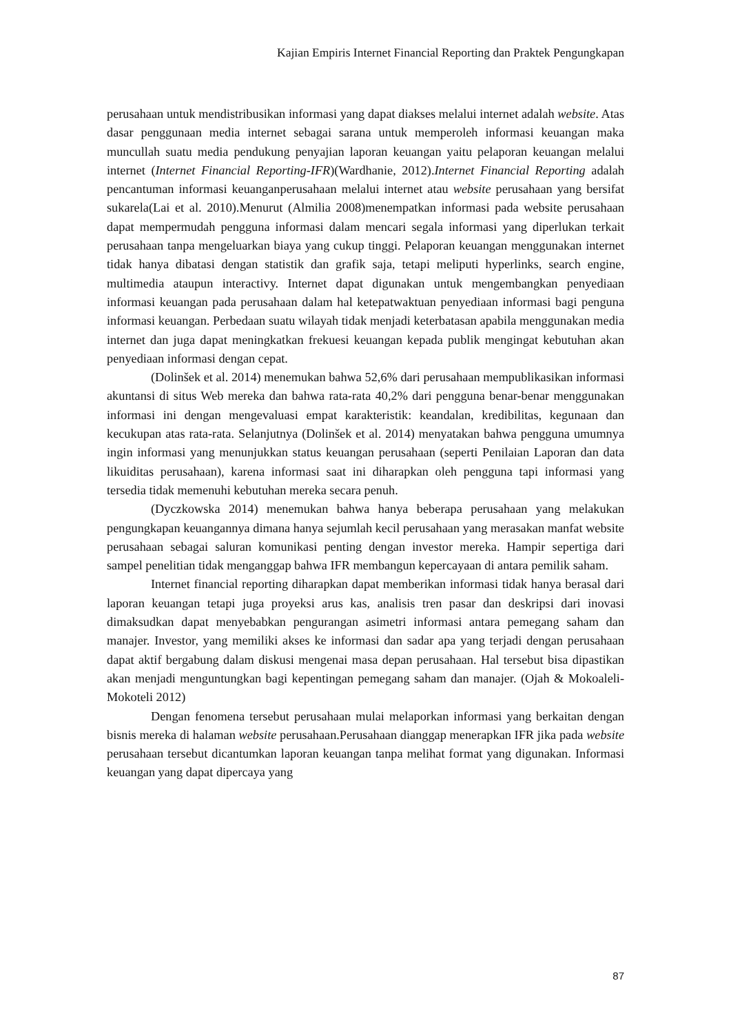Kajian Empiris Internet Financial Reporting dan Praktek Pengungkapan
perusahaan untuk mendistribusikan informasi yang dapat diakses melalui internet adalah website. Atas dasar penggunaan media internet sebagai sarana untuk memperoleh informasi keuangan maka muncullah suatu media pendukung penyajian laporan keuangan yaitu pelaporan keuangan melalui internet (Internet Financial Reporting-IFR)(Wardhanie, 2012).Internet Financial Reporting adalah pencantuman informasi keuanganperusahaan melalui internet atau website perusahaan yang bersifat sukarela(Lai et al. 2010).Menurut (Almilia 2008)menempatkan informasi pada website perusahaan dapat mempermudah pengguna informasi dalam mencari segala informasi yang diperlukan terkait perusahaan tanpa mengeluarkan biaya yang cukup tinggi. Pelaporan keuangan menggunakan internet tidak hanya dibatasi dengan statistik dan grafik saja, tetapi meliputi hyperlinks, search engine, multimedia ataupun interactivy. Internet dapat digunakan untuk mengembangkan penyediaan informasi keuangan pada perusahaan dalam hal ketepatwaktuan penyediaan informasi bagi penguna informasi keuangan. Perbedaan suatu wilayah tidak menjadi keterbatasan apabila menggunakan media internet dan juga dapat meningkatkan frekuesi keuangan kepada publik mengingat kebutuhan akan penyediaan informasi dengan cepat.
(Dolinšek et al. 2014) menemukan bahwa 52,6% dari perusahaan mempublikasikan informasi akuntansi di situs Web mereka dan bahwa rata-rata 40,2% dari pengguna benar-benar menggunakan informasi ini dengan mengevaluasi empat karakteristik: keandalan, kredibilitas, kegunaan dan kecukupan atas rata-rata. Selanjutnya (Dolinšek et al. 2014) menyatakan bahwa pengguna umumnya ingin informasi yang menunjukkan status keuangan perusahaan (seperti Penilaian Laporan dan data likuiditas perusahaan), karena informasi saat ini diharapkan oleh pengguna tapi informasi yang tersedia tidak memenuhi kebutuhan mereka secara penuh.
(Dyczkowska 2014) menemukan bahwa hanya beberapa perusahaan yang melakukan pengungkapan keuangannya dimana hanya sejumlah kecil perusahaan yang merasakan manfat website perusahaan sebagai saluran komunikasi penting dengan investor mereka. Hampir sepertiga dari sampel penelitian tidak menganggap bahwa IFR membangun kepercayaan di antara pemilik saham.
Internet financial reporting diharapkan dapat memberikan informasi tidak hanya berasal dari laporan keuangan tetapi juga proyeksi arus kas, analisis tren pasar dan deskripsi dari inovasi dimaksudkan dapat menyebabkan pengurangan asimetri informasi antara pemegang saham dan manajer. Investor, yang memiliki akses ke informasi dan sadar apa yang terjadi dengan perusahaan dapat aktif bergabung dalam diskusi mengenai masa depan perusahaan. Hal tersebut bisa dipastikan akan menjadi menguntungkan bagi kepentingan pemegang saham dan manajer. (Ojah & Mokoaleli-Mokoteli 2012)
Dengan fenomena tersebut perusahaan mulai melaporkan informasi yang berkaitan dengan bisnis mereka di halaman website perusahaan.Perusahaan dianggap menerapkan IFR jika pada website perusahaan tersebut dicantumkan laporan keuangan tanpa melihat format yang digunakan. Informasi keuangan yang dapat dipercaya yang
87